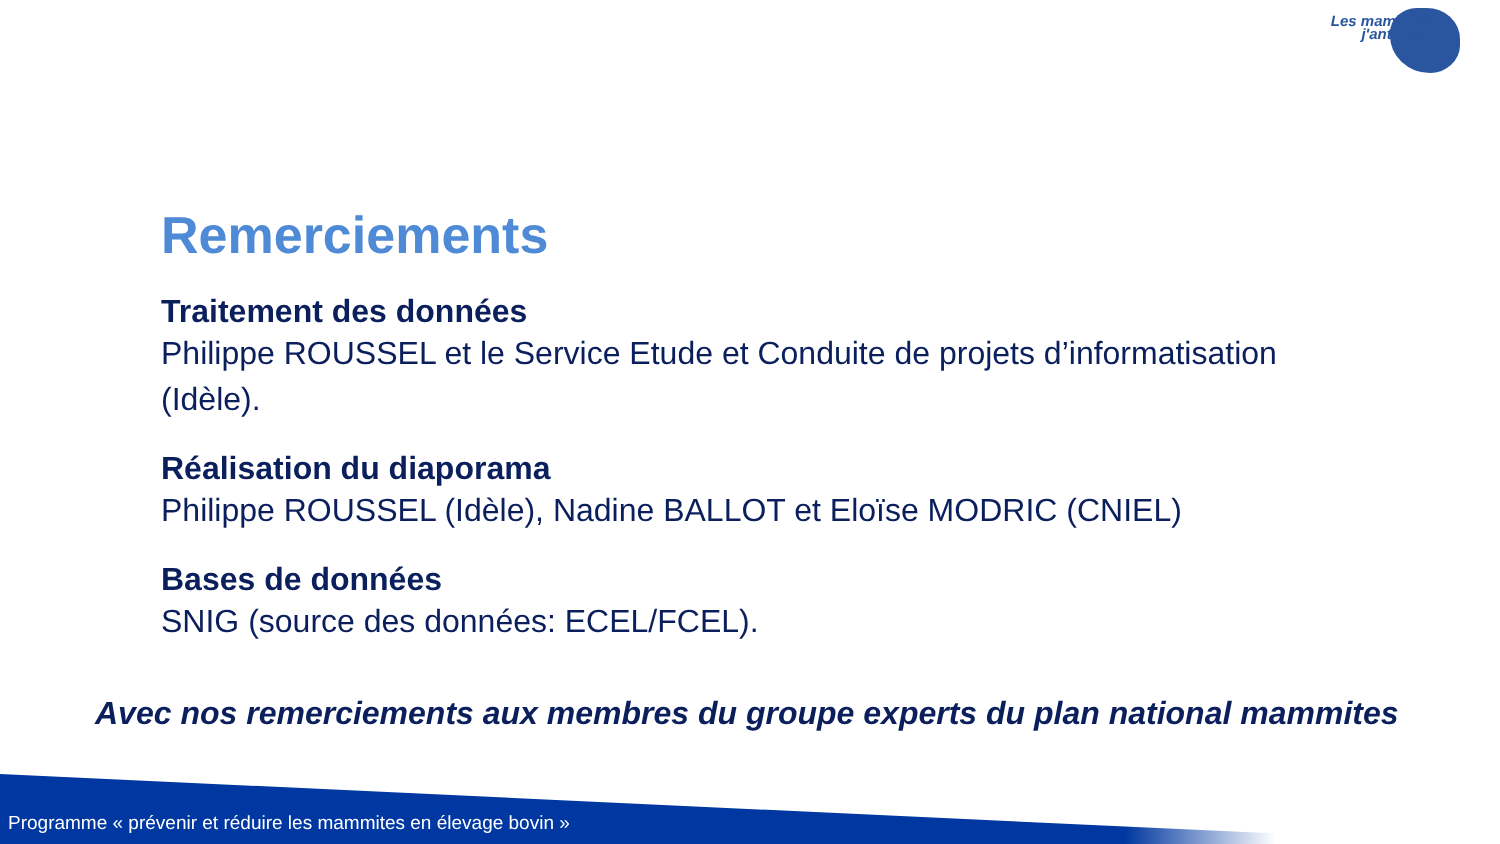Les mammites
j'anticipe !
Remerciements
Traitement des données
Philippe ROUSSEL et le Service Etude et Conduite de projets d’informatisation (Idèle).
Réalisation du diaporama
Philippe ROUSSEL (Idèle), Nadine BALLOT et Eloïse MODRIC (CNIEL)
Bases de données
SNIG (source des données: ECEL/FCEL).
Avec nos remerciements aux membres du groupe experts du plan national mammites
Programme « prévenir et réduire les mammites en élevage bovin »